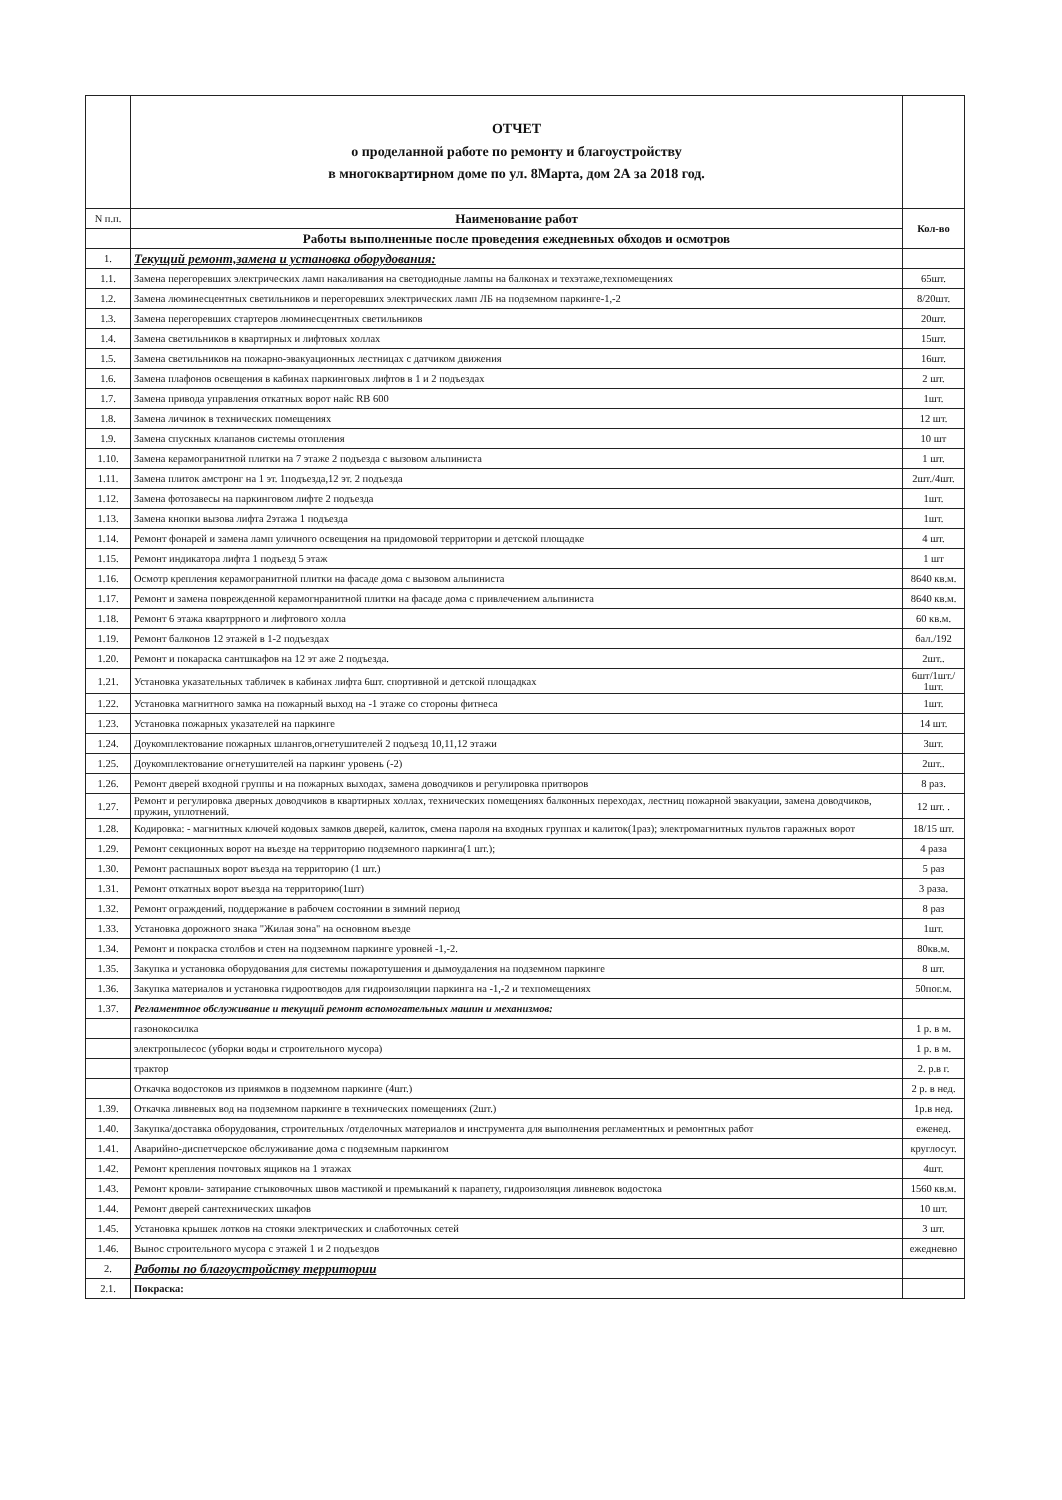| | ОТЧЕТ о проделанной работе по ремонту и благоустройству в многоквартирном доме по ул. 8Марта, дом 2А за 2018 год. | |
| N п.п. | Наименование работ | Кол-во |
| | Работы выполненные после проведения ежедневных обходов и осмотров | |
| 1. | Текущий ремонт,замена и установка оборудования: | |
| 1.1. | Замена перегоревших электрических ламп накаливания на светодиодные лампы на балконах и техэтаже,техпомещениях | 65шт. |
| 1.2. | Замена люминесцентных светильников и перегоревших электрических ламп ЛБ на подземном паркинге-1,-2 | 8/20шт. |
| 1.3. | Замена перегоревших стартеров люминесцентных светильников | 20шт. |
| 1.4. | Замена светильников в квартирных и лифтовых холлах | 15шт. |
| 1.5. | Замена светильников на пожарно-эвакуационных лестницах с датчиком движения | 16шт. |
| 1.6. | Замена плафонов освещения в кабинах паркинговых лифтов в 1 и 2 подъездах | 2 шт. |
| 1.7. | Замена привода управления откатных ворот найс RB 600 | 1шт. |
| 1.8. | Замена личинок в технических помещениях | 12 шт. |
| 1.9. | Замена спускных клапанов системы отопления | 10 шт |
| 1.10. | Замена керамогранитной плитки на 7 этаже 2 подъезда с вызовом альпиниста | 1 шт. |
| 1.11. | Замена плиток амстронг на 1 эт. 1подъезда,12 эт. 2 подъезда | 2шт./4шт. |
| 1.12. | Замена фотозавесы на паркинговом лифте 2 подъезда | 1шт. |
| 1.13. | Замена кнопки вызова лифта 2этажа 1 подъезда | 1шт. |
| 1.14. | Ремонт фонарей и замена ламп уличного освещения на придомовой территории и детской площадке | 4 шт. |
| 1.15. | Ремонт индикатора лифта 1 подъезд 5 этаж | 1 шт |
| 1.16. | Осмотр крепления керамогранитной плитки на фасаде дома с вызовом альпиниста | 8640 кв.м. |
| 1.17. | Ремонт и замена поврежденной керамогнранитной плитки на фасаде дома с привлечением альпиниста | 8640 кв.м. |
| 1.18. | Ремонт 6 этажа квартррного и лифтового холла | 60 кв.м. |
| 1.19. | Ремонт балконов 12 этажей в 1-2 подъездах | бал./192 |
| 1.20. | Ремонт и покараска сантшкафов на 12 эт аже 2 подъезда. | 2шт.. |
| 1.21. | Установка указательных табличек в кабинах лифта 6шт. спортивной и детской площадках | 6шт/1шт./ 1шт. |
| 1.22. | Установка магнитного замка на пожарный выход на -1 этаже со стороны фитнеса | 1шт. |
| 1.23. | Установка пожарных указателей на паркинге | 14 шт. |
| 1.24. | Доукомплектование пожарных шлангов,огнетушителей 2 подъезд 10,11,12 этажи | 3шт. |
| 1.25. | Доукомплектование огнетушителей на паркинг уровень (-2) | 2шт.. |
| 1.26. | Ремонт дверей входной группы и на пожарных выходах, замена доводчиков и регулировка притворов | 8 раз. |
| 1.27. | Ремонт и регулировка дверных доводчиков в квартирных холлах, технических помещениях балконных переходах, лестниц пожарной эвакуации, замена доводчиков, пружин, уплотнений. | 12 шт. . |
| 1.28. | Кодировка: - магнитных ключей кодовых замков дверей, калиток, смена пароля на входных группах и калиток(1раз); электромагнитных пультов гаражных ворот | 18/15 шт. |
| 1.29. | Ремонт секционных ворот на въезде на территорию подземного паркинга(1 шт.); | 4 раза |
| 1.30. | Ремонт распашных ворот въезда на территорию (1 шт.) | 5 раз |
| 1.31. | Ремонт откатных ворот въезда на территорию(1шт) | 3 раза. |
| 1.32. | Ремонт ограждений, поддержание в рабочем состоянии в зимний период | 8 раз |
| 1.33. | Установка дорожного знака "Жилая зона" на основном въезде | 1шт. |
| 1.34. | Ремонт и покраска столбов и стен на подземном паркинге уровней -1,-2. | 80кв.м. |
| 1.35. | Закупка и установка оборудования для системы пожаротушения и дымоудаления на подземном паркинге | 8 шт. |
| 1.36. | Закупка материалов и установка гидроотводов для гидроизоляции паркинга на -1,-2 и техпомещениях | 50пог.м. |
| 1.37. | Регламентное обслуживание и текущий ремонт вспомогательных машин и механизмов: | |
| | газонокосилка | 1 р. в м. |
| | электропылесос (уборки воды и строительного мусора) | 1 р. в м. |
| | трактор | 2. р.в г. |
| | Откачка водостоков из приямков в подземном паркинге (4шт.) | 2 р. в нед. |
| 1.39. | Откачка ливневых вод на подземном паркинге в технических помещениях (2шт.) | 1р.в нед. |
| 1.40. | Закупка/доставка оборудования, строительных /отделочных материалов и инструмента для выполнения регламентных и ремонтных работ | еженед. |
| 1.41. | Аварийно-диспетчерское обслуживание дома с подземным паркингом | круглосут. |
| 1.42. | Ремонт крепления почтовых ящиков на 1 этажах | 4шт. |
| 1.43. | Ремонт кровли- затирание стыковочных швов мастикой и премыканий к парапету, гидроизоляция ливневок водостока | 1560 кв.м. |
| 1.44. | Ремонт дверей сантехнических шкафов | 10 шт. |
| 1.45. | Установка крышек лотков на стояки электрических и слаботочных сетей | 3 шт. |
| 1.46. | Вынос строительного мусора с этажей 1 и 2 подъездов | ежедневно |
| 2. | Работы по благоустройству территории | |
| 2.1. | Покраска: | |